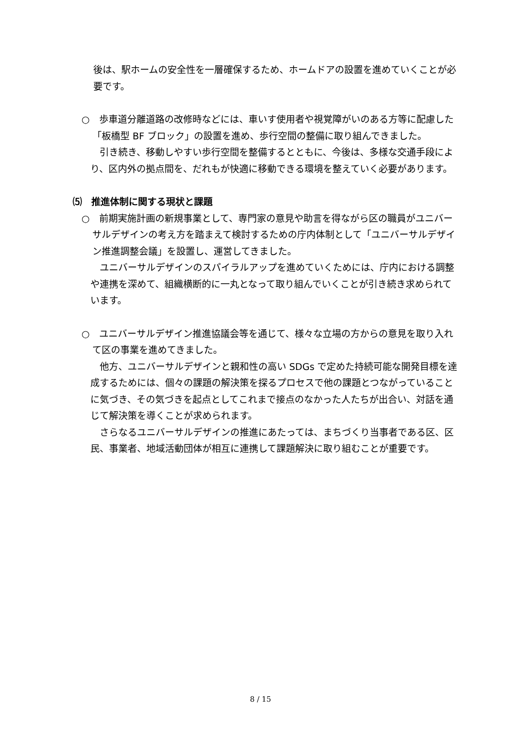後は、駅ホームの安全性を一層確保するため、ホームドアの設置を進めていくことが必要です。
○　歩車道分離道路の改修時などには、車いす使用者や視覚障がいのある方等に配慮した「板橋型 BF ブロック」の設置を進め、歩行空間の整備に取り組んできました。
　引き続き、移動しやすい歩行空間を整備するとともに、今後は、多様な交通手段により、区内外の拠点間を、だれもが快適に移動できる環境を整えていく必要があります。
⑸　推進体制に関する現状と課題
○　前期実施計画の新規事業として、専門家の意見や助言を得ながら区の職員がユニバーサルデザインの考え方を踏まえて検討するための庁内体制として「ユニバーサルデザイン推進調整会議」を設置し、運営してきました。
　ユニバーサルデザインのスパイラルアップを進めていくためには、庁内における調整や連携を深めて、組織横断的に一丸となって取り組んでいくことが引き続き求められています。
○　ユニバーサルデザイン推進協議会等を通じて、様々な立場の方からの意見を取り入れて区の事業を進めてきました。
　他方、ユニバーサルデザインと親和性の高い SDGs で定めた持続可能な開発目標を達成するためには、個々の課題の解決策を探るプロセスで他の課題とつながっていることに気づき、その気づきを起点としてこれまで接点のなかった人たちが出合い、対話を通じて解決策を導くことが求められます。
　さらなるユニバーサルデザインの推進にあたっては、まちづくり当事者である区、区民、事業者、地域活動団体が相互に連携して課題解決に取り組むことが重要です。
8 / 15